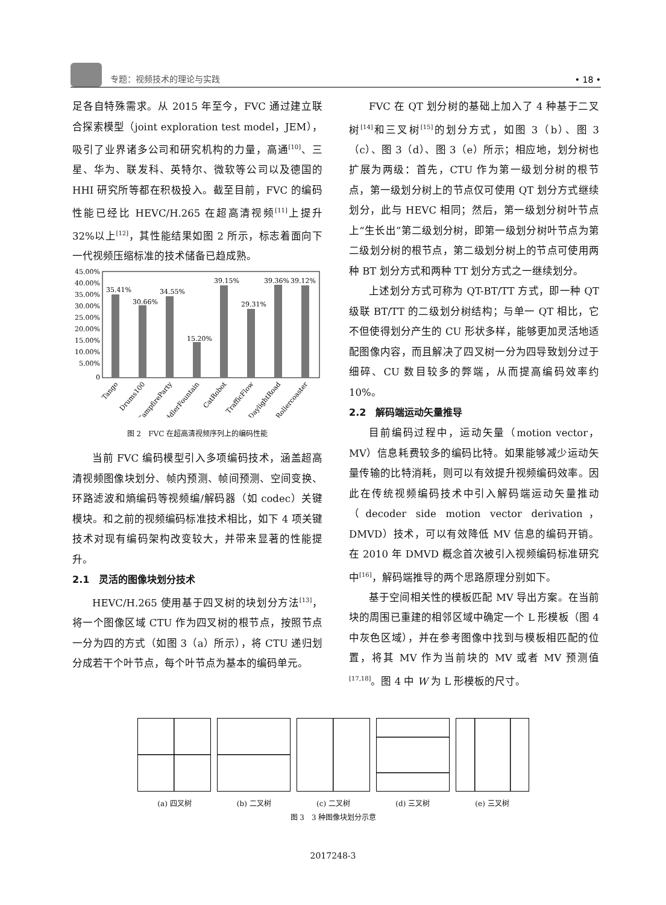专题：视频技术的理论与实践
• 18 •
足各自特殊需求。从 2015 年至今，FVC 通过建立联合探索模型（joint exploration test model，JEM），吸引了业界诸多公司和研究机构的力量，高通<sup>[10]</sup>、三星、华为、联发科、英特尔、微软等公司以及德国的 HHI 研究所等都在积极投入。截至目前，FVC 的编码性能已经比 HEVC/H.265 在超高清视频<sup>[11]</sup>上提升 32%以上<sup>[12]</sup>，其性能结果如图 2 所示，标志着面向下一代视频压缩标准的技术储备已趋成熟。
45.00%
40.00%
35.00%
30.00%
25.00%
20.00%
15.00%
10.00%
5.00%
0
35.41%
30.66%
34.55%
15.20%
39.15%
29.31%
39.36%
39.12%
Tango
Drums100
CampfireParty
ToddlerFountain
CatRobot
TrafficFlow
DaylightRoad
Rollercoaster
图 2　FVC 在超高清视频序列上的编码性能
当前 FVC 编码模型引入多项编码技术，涵盖超高清视频图像块划分、帧内预测、帧间预测、空间变换、环路滤波和熵编码等视频编/解码器（如 codec）关键模块。和之前的视频编码标准技术相比，如下 4 项关键技术对现有编码架构改变较大，并带来显著的性能提升。
2.1　灵活的图像块划分技术
HEVC/H.265 使用基于四叉树的块划分方法<sup>[13]</sup>，将一个图像区域 CTU 作为四叉树的根节点，按照节点一分为四的方式（如图 3（a）所示），将 CTU 递归划分成若干个叶节点，每个叶节点为基本的编码单元。
FVC 在 QT 划分树的基础上加入了 4 种基于二叉树<sup>[14]</sup>和三叉树<sup>[15]</sup>的划分方式，如图 3（b）、图 3（c）、图 3（d）、图 3（e）所示；相应地，划分树也扩展为两级：首先，CTU 作为第一级划分树的根节点，第一级划分树上的节点仅可使用 QT 划分方式继续划分，此与 HEVC 相同；然后，第一级划分树叶节点上“生长出”第二级划分树，即第一级划分树叶节点为第二级划分树的根节点，第二级划分树上的节点可使用两种 BT 划分方式和两种 TT 划分方式之一继续划分。
上述划分方式可称为 QT-BT/TT 方式，即一种 QT 级联 BT/TT 的二级划分树结构；与单一 QT 相比，它不但使得划分产生的 CU 形状多样，能够更加灵活地适配图像内容，而且解决了四叉树一分为四导致划分过于细碎、CU 数目较多的弊端，从而提高编码效率约 10%。
2.2　解码端运动矢量推导
目前编码过程中，运动矢量（motion vector，MV）信息耗费较多的编码比特。如果能够减少运动矢量传输的比特消耗，则可以有效提升视频编码效率。因此在传统视频编码技术中引入解码端运动矢量推动（decoder side motion vector derivation，DMVD）技术，可以有效降低 MV 信息的编码开销。在 2010 年 DMVD 概念首次被引入视频编码标准研究中<sup>[16]</sup>，解码端推导的两个思路原理分别如下。
基于空间相关性的模板匹配 MV 导出方案。在当前块的周围已重建的相邻区域中确定一个 L 形模板（图 4 中灰色区域），并在参考图像中找到与模板相匹配的位置，将其 MV 作为当前块的 MV 或者 MV 预测值<sup>[17,18]</sup>。图 4 中 W 为 L 形模板的尺寸。
(a) 四叉树 (b) 二叉树 (c) 二叉树 (d) 三叉树 (e) 三叉树
图 3　3 种图像块划分示意
2017248-3